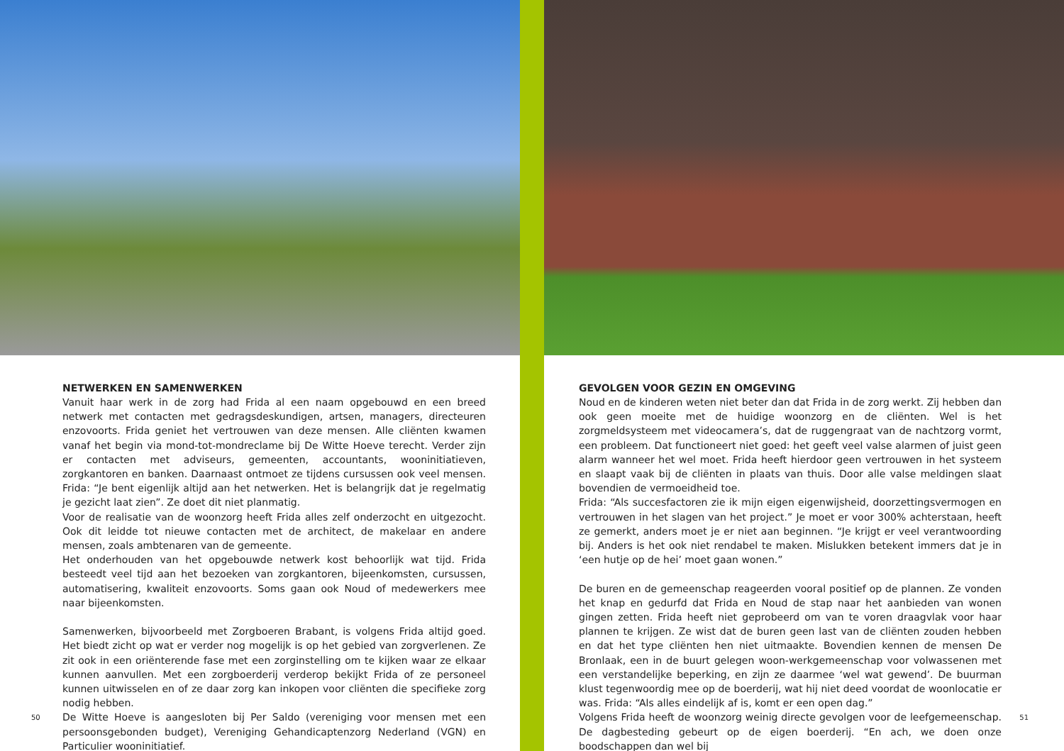NETWERKEN EN SAMENWERKEN
Vanuit haar werk in de zorg had Frida al een naam opgebouwd en een breed netwerk met contacten met gedragsdeskundigen, artsen, managers, directeuren enzovoorts. Frida geniet het vertrouwen van deze mensen. Alle cliënten kwamen vanaf het begin via mond-tot-mondreclame bij De Witte Hoeve terecht. Verder zijn er contacten met adviseurs, gemeenten, accountants, wooninitiatieven, zorgkantoren en banken. Daarnaast ontmoet ze tijdens cursussen ook veel mensen. Frida: “Je bent eigenlijk altijd aan het netwerken. Het is belangrijk dat je regelmatig je gezicht laat zien”. Ze doet dit niet planmatig.
Voor de realisatie van de woonzorg heeft Frida alles zelf onderzocht en uitgezocht. Ook dit leidde tot nieuwe contacten met de architect, de makelaar en andere mensen, zoals ambtenaren van de gemeente.
Het onderhouden van het opgebouwde netwerk kost behoorlijk wat tijd. Frida besteedt veel tijd aan het bezoeken van zorgkantoren, bijeenkomsten, cursussen, automatisering, kwaliteit enzovoorts. Soms gaan ook Noud of medewerkers mee naar bijeenkomsten.
Samenwerken, bijvoorbeeld met Zorgboeren Brabant, is volgens Frida altijd goed. Het biedt zicht op wat er verder nog mogelijk is op het gebied van zorgverlenen. Ze zit ook in een oriënterende fase met een zorginstelling om te kijken waar ze elkaar kunnen aanvullen. Met een zorgboerderij verderop bekijkt Frida of ze personeel kunnen uitwisselen en of ze daar zorg kan inkopen voor cliënten die specifieke zorg nodig hebben.
De Witte Hoeve is aangesloten bij Per Saldo (vereniging voor mensen met een persoonsgebonden budget), Vereniging Gehandicaptenzorg Nederland (VGN) en Particulier wooninitiatief.
50
GEVOLGEN VOOR GEZIN EN OMGEVING
Noud en de kinderen weten niet beter dan dat Frida in de zorg werkt. Zij hebben dan ook geen moeite met de huidige woonzorg en de cliënten. Wel is het zorgmeldsysteem met videocamera’s, dat de ruggengraat van de nachtzorg vormt, een probleem. Dat functioneert niet goed: het geeft veel valse alarmen of juist geen alarm wanneer het wel moet. Frida heeft hierdoor geen vertrouwen in het systeem en slaapt vaak bij de cliënten in plaats van thuis. Door alle valse meldingen slaat bovendien de vermoeidheid toe.
Frida: “Als succesfactoren zie ik mijn eigen eigenwijsheid, doorzettingsvermogen en vertrouwen in het slagen van het project.” Je moet er voor 300% achterstaan, heeft ze gemerkt, anders moet je er niet aan beginnen. “Je krijgt er veel verantwoording bij. Anders is het ook niet rendabel te maken. Mislukken betekent immers dat je in ‘een hutje op de hei’ moet gaan wonen.”
De buren en de gemeenschap reageerden vooral positief op de plannen. Ze vonden het knap en gedurfd dat Frida en Noud de stap naar het aanbieden van wonen gingen zetten. Frida heeft niet geprobeerd om van te voren draagvlak voor haar plannen te krijgen. Ze wist dat de buren geen last van de cliënten zouden hebben en dat het type cliënten hen niet uitmaakte. Bovendien kennen de mensen De Bronlaak, een in de buurt gelegen woon-werkgemeenschap voor volwassenen met een verstandelijke beperking, en zijn ze daarmee ‘wel wat gewend’. De buurman klust tegenwoordig mee op de boerderij, wat hij niet deed voordat de woonlocatie er was. Frida: “Als alles eindelijk af is, komt er een open dag.”
Volgens Frida heeft de woonzorg weinig directe gevolgen voor de leefgemeenschap. De dagbesteding gebeurt op de eigen boerderij. “En ach, we doen onze boodschappen dan wel bij
51